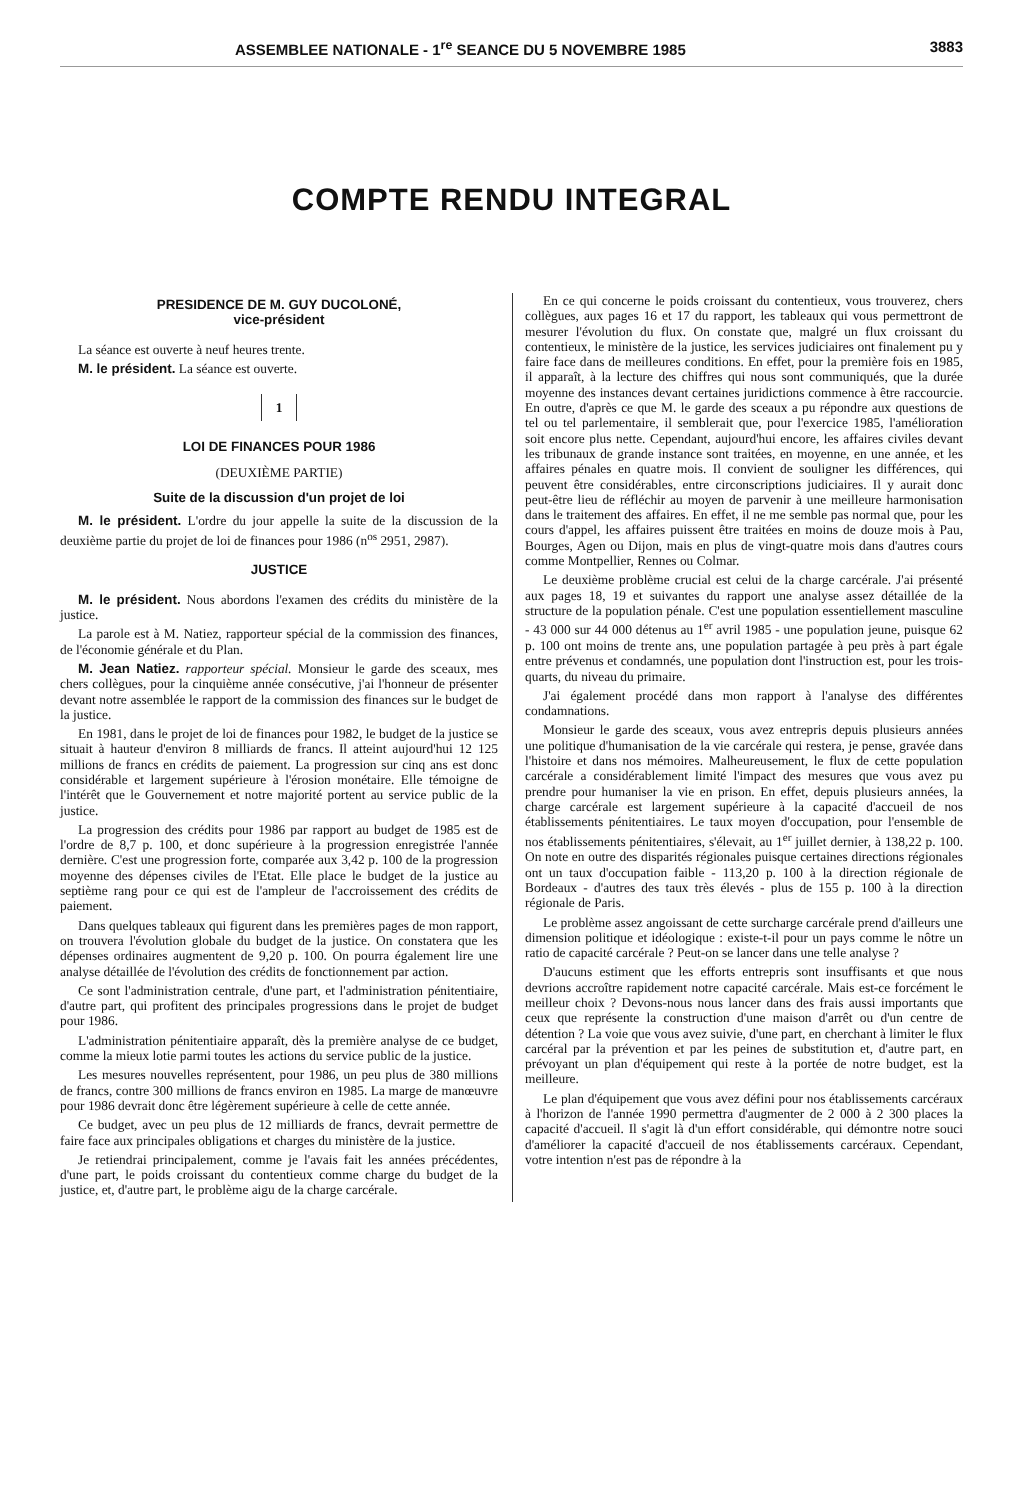ASSEMBLEE NATIONALE - 1<sup>re</sup> SEANCE DU 5 NOVEMBRE 1985 3883
COMPTE RENDU INTEGRAL
PRESIDENCE DE M. GUY DUCOLONÉ,
vice-président
La séance est ouverte à neuf heures trente.
M. le président. La séance est ouverte.
1
LOI DE FINANCES POUR 1986
(DEUXIÈME PARTIE)
Suite de la discussion d'un projet de loi
M. le président. L'ordre du jour appelle la suite de la discussion de la deuxième partie du projet de loi de finances pour 1986 (n<sup>os</sup> 2951, 2987).
JUSTICE
M. le président. Nous abordons l'examen des crédits du ministère de la justice.
La parole est à M. Natiez, rapporteur spécial de la commission des finances, de l'économie générale et du Plan.
M. Jean Natiez. rapporteur spécial. Monsieur le garde des sceaux, mes chers collègues, pour la cinquième année consécutive, j'ai l'honneur de présenter devant notre assemblée le rapport de la commission des finances sur le budget de la justice.
En 1981, dans le projet de loi de finances pour 1982, le budget de la justice se situait à hauteur d'environ 8 milliards de francs. Il atteint aujourd'hui 12 125 millions de francs en crédits de paiement. La progression sur cinq ans est donc considérable et largement supérieure à l'érosion monétaire. Elle témoigne de l'intérêt que le Gouvernement et notre majorité portent au service public de la justice.
La progression des crédits pour 1986 par rapport au budget de 1985 est de l'ordre de 8,7 p. 100, et donc supérieure à la progression enregistrée l'année dernière. C'est une progression forte, comparée aux 3,42 p. 100 de la progression moyenne des dépenses civiles de l'Etat. Elle place le budget de la justice au septième rang pour ce qui est de l'ampleur de l'accroissement des crédits de paiement.
Dans quelques tableaux qui figurent dans les premières pages de mon rapport, on trouvera l'évolution globale du budget de la justice. On constatera que les dépenses ordinaires augmentent de 9,20 p. 100. On pourra également lire une analyse détaillée de l'évolution des crédits de fonctionnement par action.
Ce sont l'administration centrale, d'une part, et l'administration pénitentiaire, d'autre part, qui profitent des principales progressions dans le projet de budget pour 1986.
L'administration pénitentiaire apparaît, dès la première analyse de ce budget, comme la mieux lotie parmi toutes les actions du service public de la justice.
Les mesures nouvelles représentent, pour 1986, un peu plus de 380 millions de francs, contre 300 millions de francs environ en 1985. La marge de manœuvre pour 1986 devrait donc être légèrement supérieure à celle de cette année.
Ce budget, avec un peu plus de 12 milliards de francs, devrait permettre de faire face aux principales obligations et charges du ministère de la justice.
Je retiendrai principalement, comme je l'avais fait les années précédentes, d'une part, le poids croissant du contentieux comme charge du budget de la justice, et, d'autre part, le problème aigu de la charge carcérale.
En ce qui concerne le poids croissant du contentieux, vous trouverez, chers collègues, aux pages 16 et 17 du rapport, les tableaux qui vous permettront de mesurer l'évolution du flux. On constate que, malgré un flux croissant du contentieux, le ministère de la justice, les services judiciaires ont finalement pu y faire face dans de meilleures conditions. En effet, pour la première fois en 1985, il apparaît, à la lecture des chiffres qui nous sont communiqués, que la durée moyenne des instances devant certaines juridictions commence à être raccourcie. En outre, d'après ce que M. le garde des sceaux a pu répondre aux questions de tel ou tel parlementaire, il semblerait que, pour l'exercice 1985, l'amélioration soit encore plus nette. Cependant, aujourd'hui encore, les affaires civiles devant les tribunaux de grande instance sont traitées, en moyenne, en une année, et les affaires pénales en quatre mois. Il convient de souligner les différences, qui peuvent être considérables, entre circonscriptions judiciaires. Il y aurait donc peut-être lieu de réfléchir au moyen de parvenir à une meilleure harmonisation dans le traitement des affaires. En effet, il ne me semble pas normal que, pour les cours d'appel, les affaires puissent être traitées en moins de douze mois à Pau, Bourges, Agen ou Dijon, mais en plus de vingt-quatre mois dans d'autres cours comme Montpellier, Rennes ou Colmar.
Le deuxième problème crucial est celui de la charge carcérale. J'ai présenté aux pages 18, 19 et suivantes du rapport une analyse assez détaillée de la structure de la population pénale. C'est une population essentiellement masculine - 43 000 sur 44 000 détenus au 1<sup>er</sup> avril 1985 - une population jeune, puisque 62 p. 100 ont moins de trente ans, une population partagée à peu près à part égale entre prévenus et condamnés, une population dont l'instruction est, pour les trois-quarts, du niveau du primaire.
J'ai également procédé dans mon rapport à l'analyse des différentes condamnations.
Monsieur le garde des sceaux, vous avez entrepris depuis plusieurs années une politique d'humanisation de la vie carcérale qui restera, je pense, gravée dans l'histoire et dans nos mémoires. Malheureusement, le flux de cette population carcérale a considérablement limité l'impact des mesures que vous avez pu prendre pour humaniser la vie en prison. En effet, depuis plusieurs années, la charge carcérale est largement supérieure à la capacité d'accueil de nos établissements pénitentiaires. Le taux moyen d'occupation, pour l'ensemble de nos établissements pénitentiaires, s'élevait, au 1<sup>er</sup> juillet dernier, à 138,22 p. 100. On note en outre des disparités régionales puisque certaines directions régionales ont un taux d'occupation faible - 113,20 p. 100 à la direction régionale de Bordeaux - d'autres des taux très élevés - plus de 155 p. 100 à la direction régionale de Paris.
Le problème assez angoissant de cette surcharge carcérale prend d'ailleurs une dimension politique et idéologique : existe-t-il pour un pays comme le nôtre un ratio de capacité carcérale ? Peut-on se lancer dans une telle analyse ?
D'aucuns estiment que les efforts entrepris sont insuffisants et que nous devrions accroître rapidement notre capacité carcérale. Mais est-ce forcément le meilleur choix ? Devons-nous nous lancer dans des frais aussi importants que ceux que représente la construction d'une maison d'arrêt ou d'un centre de détention ? La voie que vous avez suivie, d'une part, en cherchant à limiter le flux carcéral par la prévention et par les peines de substitution et, d'autre part, en prévoyant un plan d'équipement qui reste à la portée de notre budget, est la meilleure.
Le plan d'équipement que vous avez défini pour nos établissements carcéraux à l'horizon de l'année 1990 permettra d'augmenter de 2 000 à 2 300 places la capacité d'accueil. Il s'agit là d'un effort considérable, qui démontre notre souci d'améliorer la capacité d'accueil de nos établissements carcéraux. Cependant, votre intention n'est pas de répondre à la